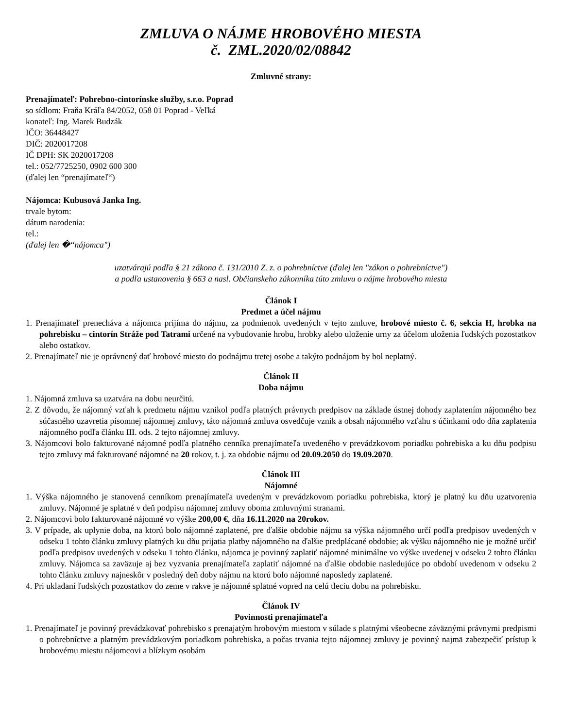ZMLUVA O NÁJME HROBOVÉHO MIESTA
č. ZML.2020/02/08842
Zmluvné strany:
Prenajímateľ: Pohrebno-cintorínske služby, s.r.o. Poprad
so sídlom: Fraňa Kráľa 84/2052, 058 01 Poprad - Veľká
konateľ: Ing. Marek Budzák
IČO: 36448427
DIČ: 2020017208
IČ DPH: SK 2020017208
tel.: 052/7725250, 0902 600 300
(ďalej len “prenajímateľ“)
Nájomca: Kubusová Janka Ing.
trvale bytom:
dátum narodenia:
tel.:
(ďalej len �‘‘nájomca")
uzatvárajú podľa § 21 zákona č. 131/2010 Z. z. o pohrebníctve (ďalej len "zákon o pohrebníctve")
a podľa ustanovenia § 663 a nasl. Občianskeho zákonníka túto zmluvu o nájme hrobového miesta
Článok I
Predmet a účel nájmu
1. Prenajímateľ prenecháva a nájomca prijíma do nájmu, za podmienok uvedených v tejto zmluve, hrobové miesto č. 6, sekcia H, hrobka na pohrebisku – cintorín Stráže pod Tatrami určené na vybudovanie hrobu, hrobky alebo uloženie urny za účelom uloženia ľudských pozostatkov alebo ostatkov.
2. Prenajímateľ nie je oprávnený dať hrobové miesto do podnájmu tretej osobe a takýto podnájom by bol neplatný.
Článok II
Doba nájmu
1. Nájomná zmluva sa uzatvára na dobu neurčitú.
2. Z dôvodu, že nájomný vzťah k predmetu nájmu vznikol podľa platných právnych predpisov na základe ústnej dohody zaplatením nájomného bez súčasného uzavretia písomnej nájomnej zmluvy, táto nájomná zmluva osvedčuje vznik a obsah nájomného vzťahu s účinkami odo dňa zaplatenia nájomného podľa článku III. ods. 2 tejto nájomnej zmluvy.
3. Nájomcovi bolo fakturované nájomné podľa platného cenníka prenajímateľa uvedeného v prevádzkovom poriadku pohrebiska a ku dňu podpisu tejto zmluvy má fakturované nájomné na 20 rokov, t. j. za obdobie nájmu od 20.09.2050 do 19.09.2070.
Článok III
Nájomné
1. Výška nájomného je stanovená cenníkom prenajímateľa uvedeným v prevádzkovom poriadku pohrebiska, ktorý je platný ku dňu uzatvorenia zmluvy. Nájomné je splatné v deň podpisu nájomnej zmluvy oboma zmluvnými stranami.
2. Nájomcovi bolo fakturované nájomné vo výške 200,00 €, dňa 16.11.2020 na 20rokov.
3. V prípade, ak uplynie doba, na ktorú bolo nájomné zaplatené, pre ďalšie obdobie nájmu sa výška nájomného určí podľa predpisov uvedených v odseku 1 tohto článku zmluvy platných ku dňu prijatia platby nájomného na ďalšie predplácané obdobie; ak výšku nájomného nie je možné určiť podľa predpisov uvedených v odseku 1 tohto článku, nájomca je povinný zaplatiť nájomné minimálne vo výške uvedenej v odseku 2 tohto článku zmluvy. Nájomca sa zaväzuje aj bez vyzvania prenajímateľa zaplatiť nájomné na ďalšie obdobie nasledujúce po období uvedenom v odseku 2 tohto článku zmluvy najneskôr v posledný deň doby nájmu na ktorú bolo nájomné naposledy zaplatené.
4. Pri ukladaní ľudských pozostatkov do zeme v rakve je nájomné splatné vopred na celú tleciu dobu na pohrebisku.
Článok IV
Povinnosti prenajímateľa
1. Prenajímateľ je povinný prevádzkovať pohrebisko s prenajatým hrobovým miestom v súlade s platnými všeobecne záväznými právnymi predpismi o pohrebníctve a platným prevádzkovým poriadkom pohrebiska, a počas trvania tejto nájomnej zmluvy je povinný najmä zabezpečiť prístup k hrobovému miestu nájomcovi a blízkym osobám